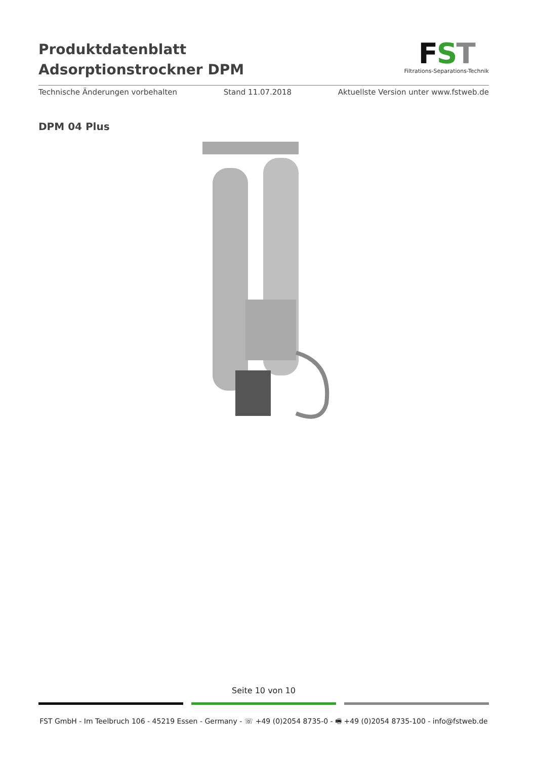Produktdatenblatt
Adsorptionstrockner DPM
FST
Filtrations-Separations-Technik
Technische Änderungen vorbehalten Stand 11.07.2018 Aktuellste Version unter www.fstweb.de
DPM 04 Plus
Seite 10 von 10
FST GmbH - Im Teelbruch 106 - 45219 Essen - Germany - ☏ +49 (0)2054 8735-0 - 🖷 +49 (0)2054 8735-100 - info@fstweb.de